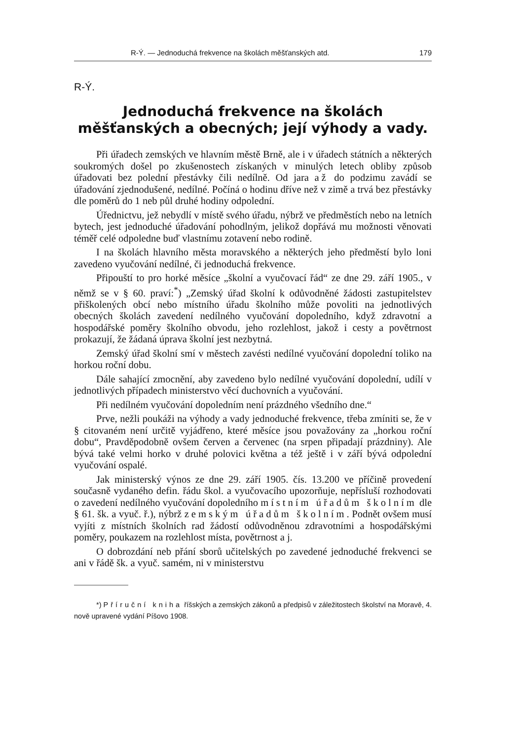R-Ý. — Jednoduchá frekvence na školách měšťanských atd. 179
R-Ý.
Jednoduchá frekvence na školách měšťanských a obecných; její výhody a vady.
Při úřadech zemských ve hlavním městě Brně, ale i v úřadech státních a některých soukromých došel po zkušenostech získaných v minulých letech obliby způsob úřadovati bez polední přestávky čili nedílně. Od jara až do podzimu zavádí se úřadování zjednodušené, nedílné. Počíná o hodinu dříve než v zimě a trvá bez přestávky dle poměrů do 1 neb půl druhé hodiny odpolední.
Úřednictvu, jež nebydlí v místě svého úřadu, nýbrž ve předměstích nebo na letních bytech, jest jednoduché úřadování pohodlným, jelikož dopřává mu možnosti věnovati téměř celé odpoledne buď vlastnímu zotavení nebo rodině.
I na školách hlavního města moravského a některých jeho předměstí bylo loni zavedeno vyučování nedílné, či jednoduchá frekvence.
Připouští to pro horké měsíce „školní a vyučovací řád“ ze dne 29. září 1905., v němž se v § 60. praví:<sup>*</sup>) „Zemský úřad školní k odůvodněné žádosti zastupitelstev přiškolených obcí nebo místního úřadu školního může povoliti na jednotlivých obecných školách zavedení nedílného vyučování dopoledního, když zdravotní a hospodářské poměry školního obvodu, jeho rozlehlost, jakož i cesty a povětrnost prokazují, že žádaná úprava školní jest nezbytná.
Zemský úřad školní smí v městech zavésti nedílné vyučování dopolední toliko na horkou roční dobu.
Dále sahající zmocnění, aby zavedeno bylo nedílné vyučování dopolední, udílí v jednotlivých případech ministerstvo věcí duchovních a vyučování.
Při nedílném vyučování dopoledním není prázdného všedního dne.“
Prve, nežli poukáži na výhody a vady jednoduché frekvence, třeba zmíniti se, že v § citovaném není určitě vyjádřeno, které měsíce jsou považovány za „horkou roční dobu“, Pravděpodobně ovšem červen a červenec (na srpen připadají prázdniny). Ale bývá také velmi horko v druhé polovici května a též ještě i v září bývá odpolední vyučování ospalé.
Jak ministerský výnos ze dne 29. září 1905. čís. 13.200 ve příčině provedení současně vydaného defin. řádu škol. a vyučovacího upozorňuje, nepřísluší rozhodovati o zavedení nedílného vyučování dopoledního místním úřadům školním dle § 61. šk. a vyuč. ř.), nýbrž zemským úřadům školním. Podnět ovšem musí vyjíti z místních školních rad žádostí odůvodněnou zdravotními a hospodářskými poměry, poukazem na rozlehlost místa, povětrnost a j.
O dobrozdání neb přání sborů učitelských po zavedené jednoduché frekvenci se ani v řádě šk. a vyuč. samém, ni v ministerstvu
*) Příruční kniha říšských a zemských zákonů a předpisů v záležitostech školství na Moravě, 4. nově upravené vydání Píšovo 1908.